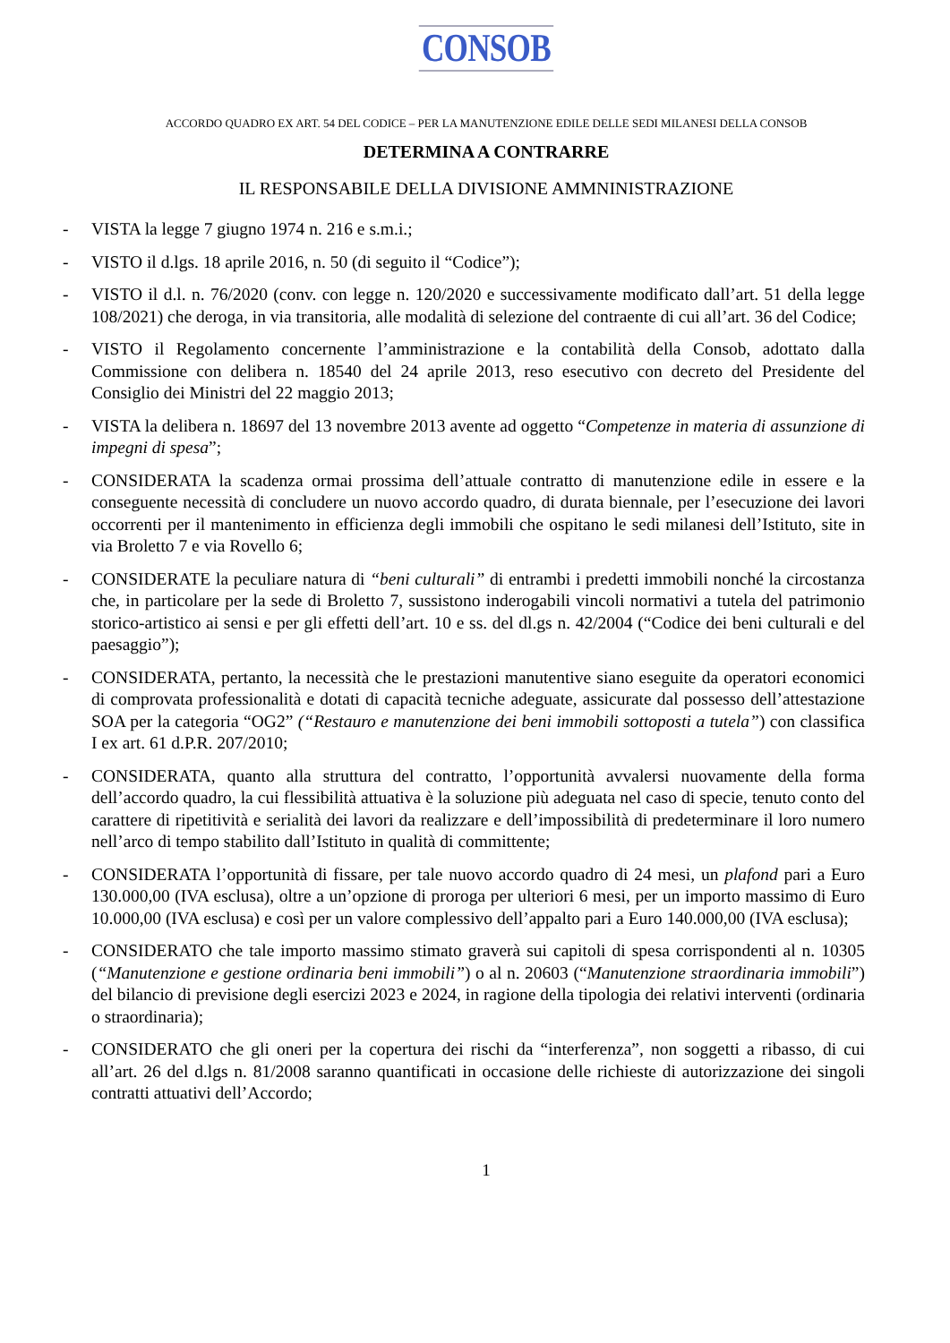CONSOB
ACCORDO QUADRO EX ART. 54 DEL CODICE – PER LA MANUTENZIONE EDILE DELLE SEDI MILANESI DELLA CONSOB
DETERMINA A CONTRARRE
IL RESPONSABILE DELLA DIVISIONE AMMNINISTRAZIONE
- VISTA la legge 7 giugno 1974 n. 216 e s.m.i.;
- VISTO il d.lgs. 18 aprile 2016, n. 50 (di seguito il “Codice”);
- VISTO il d.l. n. 76/2020 (conv. con legge n. 120/2020 e successivamente modificato dall’art. 51 della legge 108/2021) che deroga, in via transitoria, alle modalità di selezione del contraente di cui all’art. 36 del Codice;
- VISTO il Regolamento concernente l’amministrazione e la contabilità della Consob, adottato dalla Commissione con delibera n. 18540 del 24 aprile 2013, reso esecutivo con decreto del Presidente del Consiglio dei Ministri del 22 maggio 2013;
- VISTA la delibera n. 18697 del 13 novembre 2013 avente ad oggetto “Competenze in materia di assunzione di impegni di spesa”;
- CONSIDERATA la scadenza ormai prossima dell’attuale contratto di manutenzione edile in essere e la conseguente necessità di concludere un nuovo accordo quadro, di durata biennale, per l’esecuzione dei lavori occorrenti per il mantenimento in efficienza degli immobili che ospitano le sedi milanesi dell’Istituto, site in via Broletto 7 e via Rovello 6;
- CONSIDERATE la peculiare natura di “beni culturali” di entrambi i predetti immobili nonché la circostanza che, in particolare per la sede di Broletto 7, sussistono inderogabili vincoli normativi a tutela del patrimonio storico-artistico ai sensi e per gli effetti dell’art. 10 e ss. del dl.gs n. 42/2004 (“Codice dei beni culturali e del paesaggio”);
- CONSIDERATA, pertanto, la necessità che le prestazioni manutentive siano eseguite da operatori economici di comprovata professionalità e dotati di capacità tecniche adeguate, assicurate dal possesso dell’attestazione SOA per la categoria “OG2” (“Restauro e manutenzione dei beni immobili sottoposti a tutela”) con classifica I ex art. 61 d.P.R. 207/2010;
- CONSIDERATA, quanto alla struttura del contratto, l’opportunità avvalersi nuovamente della forma dell’accordo quadro, la cui flessibilità attuativa è la soluzione più adeguata nel caso di specie, tenuto conto del carattere di ripetitività e serialità dei lavori da realizzare e dell’impossibilità di predeterminare il loro numero nell’arco di tempo stabilito dall’Istituto in qualità di committente;
- CONSIDERATA l’opportunità di fissare, per tale nuovo accordo quadro di 24 mesi, un plafond pari a Euro 130.000,00 (IVA esclusa), oltre a un’opzione di proroga per ulteriori 6 mesi, per un importo massimo di Euro 10.000,00 (IVA esclusa) e così per un valore complessivo dell’appalto pari a Euro 140.000,00 (IVA esclusa);
- CONSIDERATO che tale importo massimo stimato graverà sui capitoli di spesa corrispondenti al n. 10305 (“Manutenzione e gestione ordinaria beni immobili”) o al n. 20603 (“Manutenzione straordinaria immobili”) del bilancio di previsione degli esercizi 2023 e 2024, in ragione della tipologia dei relativi interventi (ordinaria o straordinaria);
- CONSIDERATO che gli oneri per la copertura dei rischi da “interferenza”, non soggetti a ribasso, di cui all’art. 26 del d.lgs n. 81/2008 saranno quantificati in occasione delle richieste di autorizzazione dei singoli contratti attuativi dell’Accordo;
1